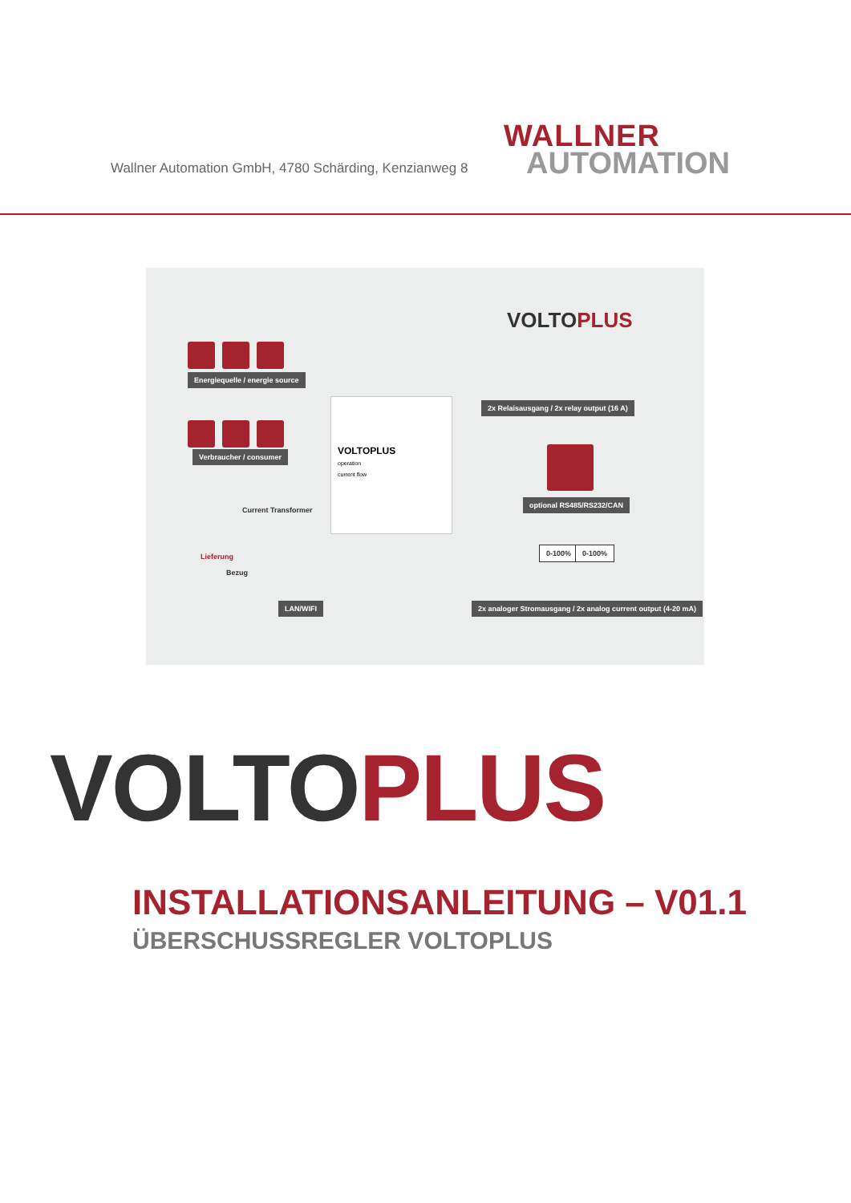Wallner Automation GmbH, 4780 Schärding, Kenzianweg 8
WALLNER
AUTOMATION
VOLTO PLUS
Energiequelle / energie source
Verbraucher / consumer
Current Transformer
Lieferung
Bezug
VOLTOPLUS
operation
current flow
2x Relaisausgang / 2x relay output (16 A)
optional RS485/RS232/CAN
LAN/WIFI
2x analoger Stromausgang / 2x analog current output (4-20 mA)
0-100% 0-100%
VOLTO PLUS
INSTALLATIONSANLEITUNG – V01.1
ÜBERSCHUSSREGLER VOLTOPLUS